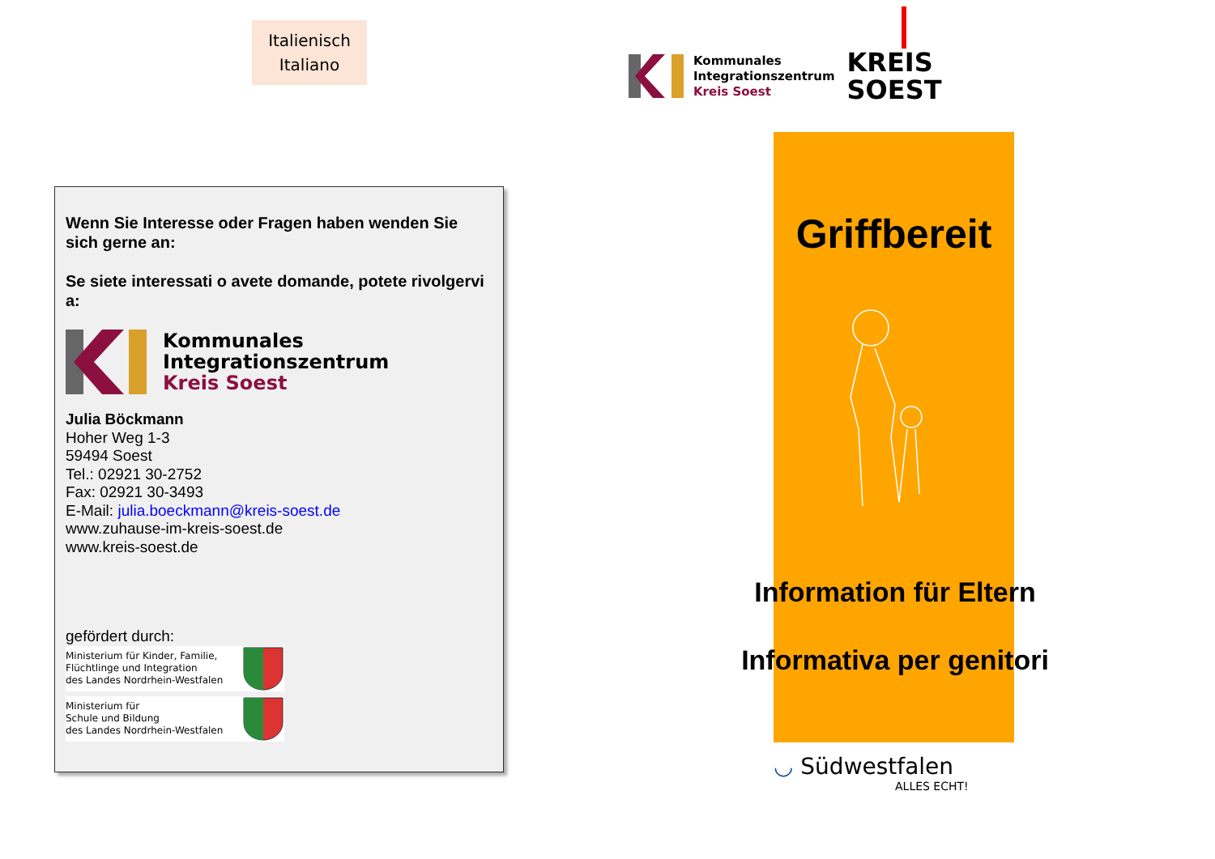Italienisch
Italiano
Wenn Sie Interesse oder Fragen haben wenden Sie sich gerne an:
Se siete interessati o avete domande, potete rivolgervi a:
Kommunales
Integrationszentrum
Kreis Soest
Julia Böckmann
Hoher Weg 1-3
59494 Soest
Tel.: 02921 30-2752
Fax: 02921 30-3493
E-Mail: julia.boeckmann@kreis-soest.de
www.zuhause-im-kreis-soest.de
www.kreis-soest.de
gefördert durch:
Ministerium für Kinder, Familie,
Flüchtlinge und Integration
des Landes Nordrhein-Westfalen
Ministerium für
Schule und Bildung
des Landes Nordrhein-Westfalen
Kommunales
Integrationszentrum
Kreis Soest
KREIS
SOEST
Griffbereit
Information für Eltern
Informativa per genitori
◡ Südwestfalen
ALLES ECHT!